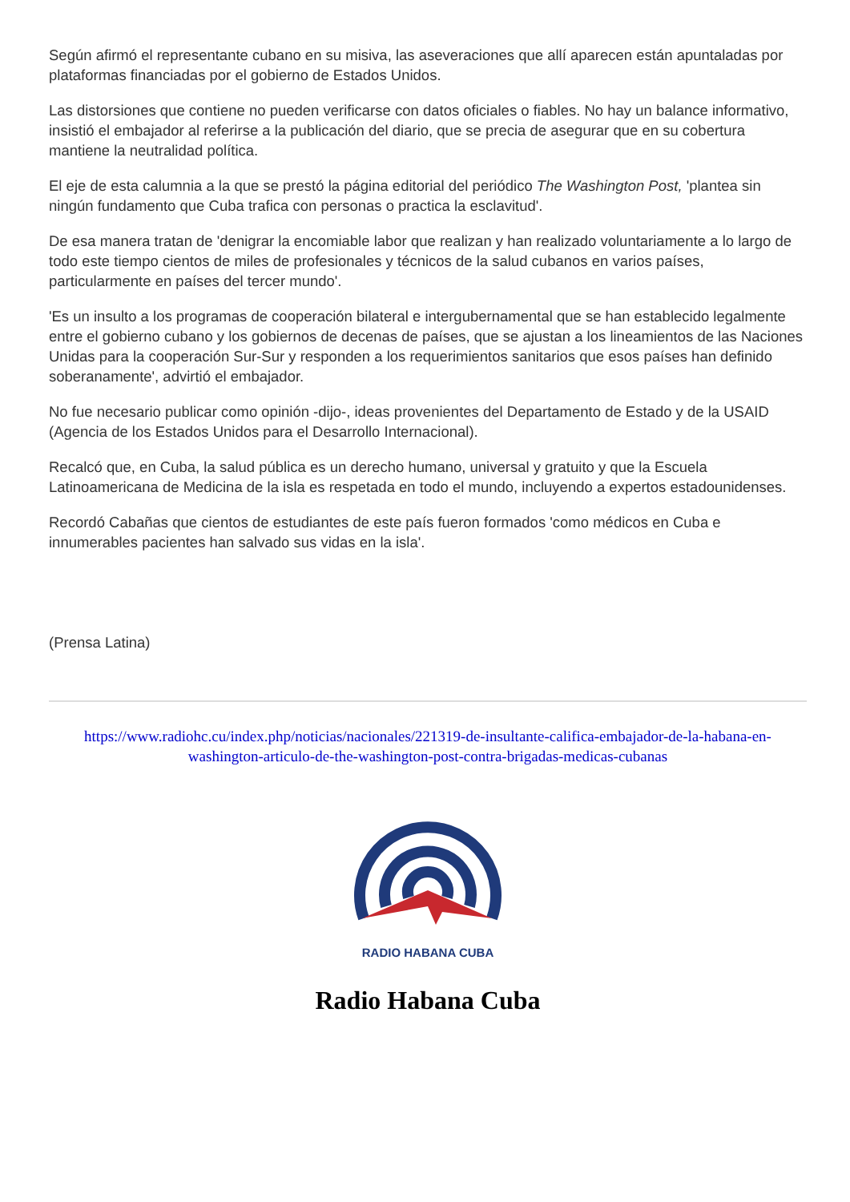Según afirmó el representante cubano en su misiva, las aseveraciones que allí aparecen están apuntaladas por plataformas financiadas por el gobierno de Estados Unidos.
Las distorsiones que contiene no pueden verificarse con datos oficiales o fiables. No hay un balance informativo, insistió el embajador al referirse a la publicación del diario, que se precia de asegurar que en su cobertura mantiene la neutralidad política.
El eje de esta calumnia a la que se prestó la página editorial del periódico The Washington Post, 'plantea sin ningún fundamento que Cuba trafica con personas o practica la esclavitud'.
De esa manera tratan de 'denigrar la encomiable labor que realizan y han realizado voluntariamente a lo largo de todo este tiempo cientos de miles de profesionales y técnicos de la salud cubanos en varios países, particularmente en países del tercer mundo'.
'Es un insulto a los programas de cooperación bilateral e intergubernamental que se han establecido legalmente entre el gobierno cubano y los gobiernos de decenas de países, que se ajustan a los lineamientos de las Naciones Unidas para la cooperación Sur-Sur y responden a los requerimientos sanitarios que esos países han definido soberanamente', advirtió el embajador.
No fue necesario publicar como opinión -dijo-, ideas provenientes del Departamento de Estado y de la USAID (Agencia de los Estados Unidos para el Desarrollo Internacional).
Recalcó que, en Cuba, la salud pública es un derecho humano, universal y gratuito y que la Escuela Latinoamericana de Medicina de la isla es respetada en todo el mundo, incluyendo a expertos estadounidenses.
Recordó Cabañas que cientos de estudiantes de este país fueron formados 'como médicos en Cuba e innumerables pacientes han salvado sus vidas en la isla'.
(Prensa Latina)
https://www.radiohc.cu/index.php/noticias/nacionales/221319-de-insultante-califica-embajador-de-la-habana-en-washington-articulo-de-the-washington-post-contra-brigadas-medicas-cubanas
RADIO HABANA CUBA
Radio Habana Cuba